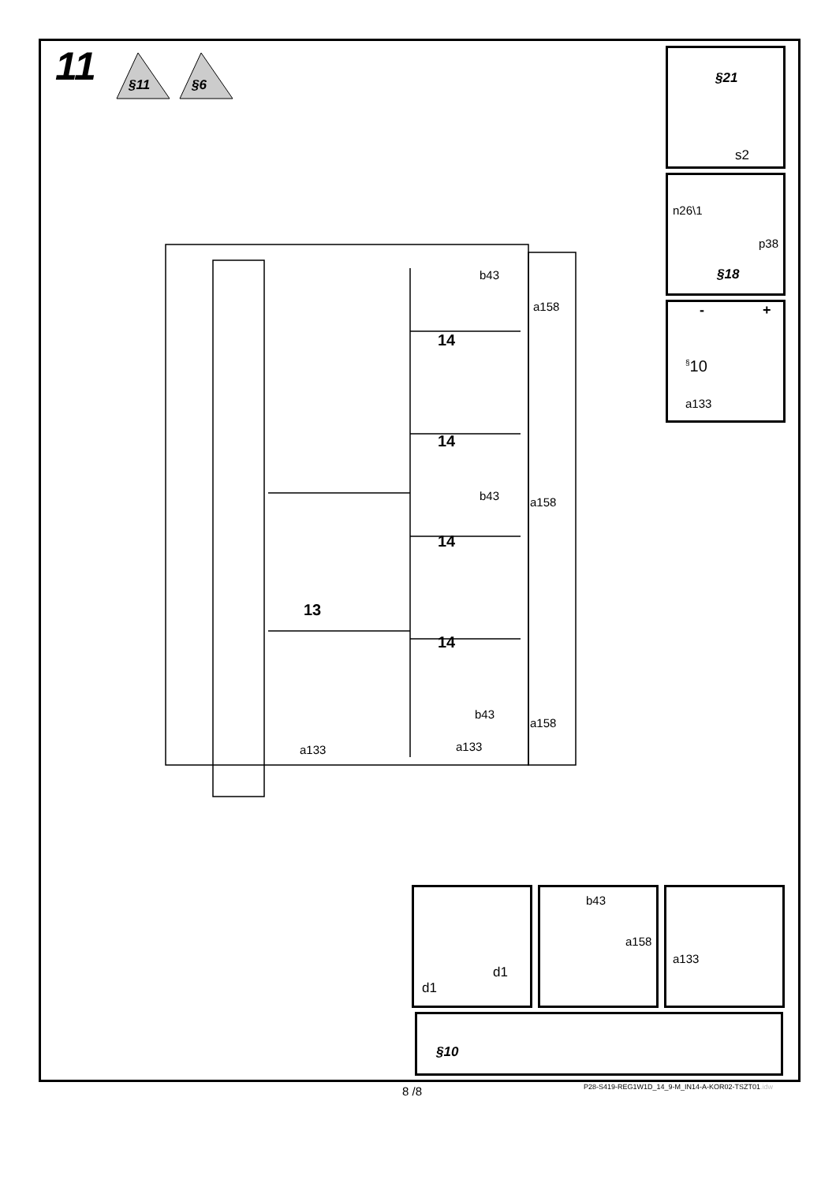11 §11 §6
14
14
14
14
13
b43
a158
b43 a158
b43
a158
a133 a133
§21
s2
n26\1
p38
§18
- +
<sup>§</sup> 10
a133
d1
d1
b43
a158
a133
§10
8 /8
P28-S419-REG1W1D_14_9-M_IN14-A-KOR02-TSZT01.idw